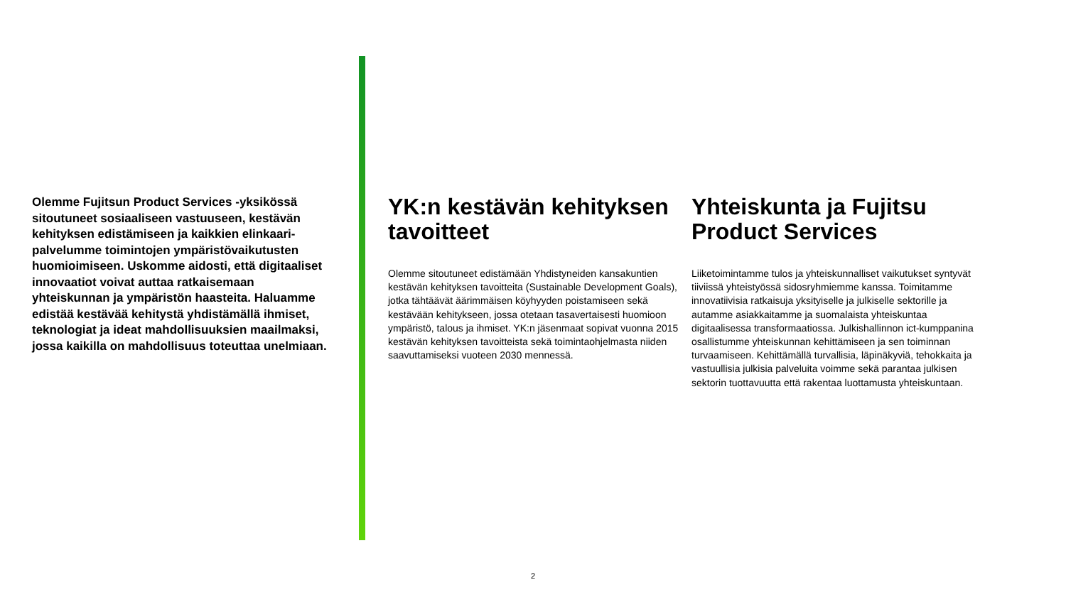Olemme Fujitsun Product Services -yksikössä sitoutuneet sosiaaliseen vastuuseen, kestävän kehityksen edistämiseen ja kaikkien elinkaari­palvelumme toimintojen ympäristövaikutusten huomioimiseen. Uskomme aidosti, että digi­taaliset innovaatiot voivat auttaa ratkaise­maan yhteiskunnan ja ympäristön haasteita. Haluamme edistää kestävää kehitystä yhdistä­mällä ihmiset, teknologiat ja ideat mahdollisuuk­sien maailmaksi, jossa kaikilla on mahdollisuus toteuttaa unelmiaan.
YK:n kestävän kehityksen tavoitteet
Olemme sitoutuneet edistämään Yhdistyneiden kansakun­tien kestävän kehityksen tavoitteita (Sustainable Development Goals), jotka tähtäävät äärimmäisen köyhyyden poistamiseen sekä kestävään kehitykseen, jossa otetaan tasavertaisesti huomioon ympäristö, talous ja ihmiset. YK:n jäsenmaat sopivat vuonna 2015 kestävän kehi­tyksen tavoitteista sekä toimintaohjelmasta niiden saavutta­miseksi vuoteen 2030 mennessä.
Yhteiskunta ja Fujitsu Product Services
Liiketoimintamme tulos ja yhteiskunnalliset vaikutukset syntyvät tiiviissä yhteistyössä sidosryhmiemme kanssa. Toimitamme innovatiivisia ratkaisuja yksityiselle ja julkiselle sektorille ja autamme asiakkaitamme ja suomalaista yhteis­kuntaa digitaalisessa transformaatiossa. Julkishallinnon ict-kumppanina osallistumme yhteiskunnan kehittämiseen ja sen toiminnan turvaamiseen. Kehittämällä turvallisia, läpi­näkyviä, tehokkaita ja vastuullisia julkisia palveluita voimme sekä parantaa julkisen sektorin tuottavuutta että rakentaa luottamusta yhteiskuntaan.
2